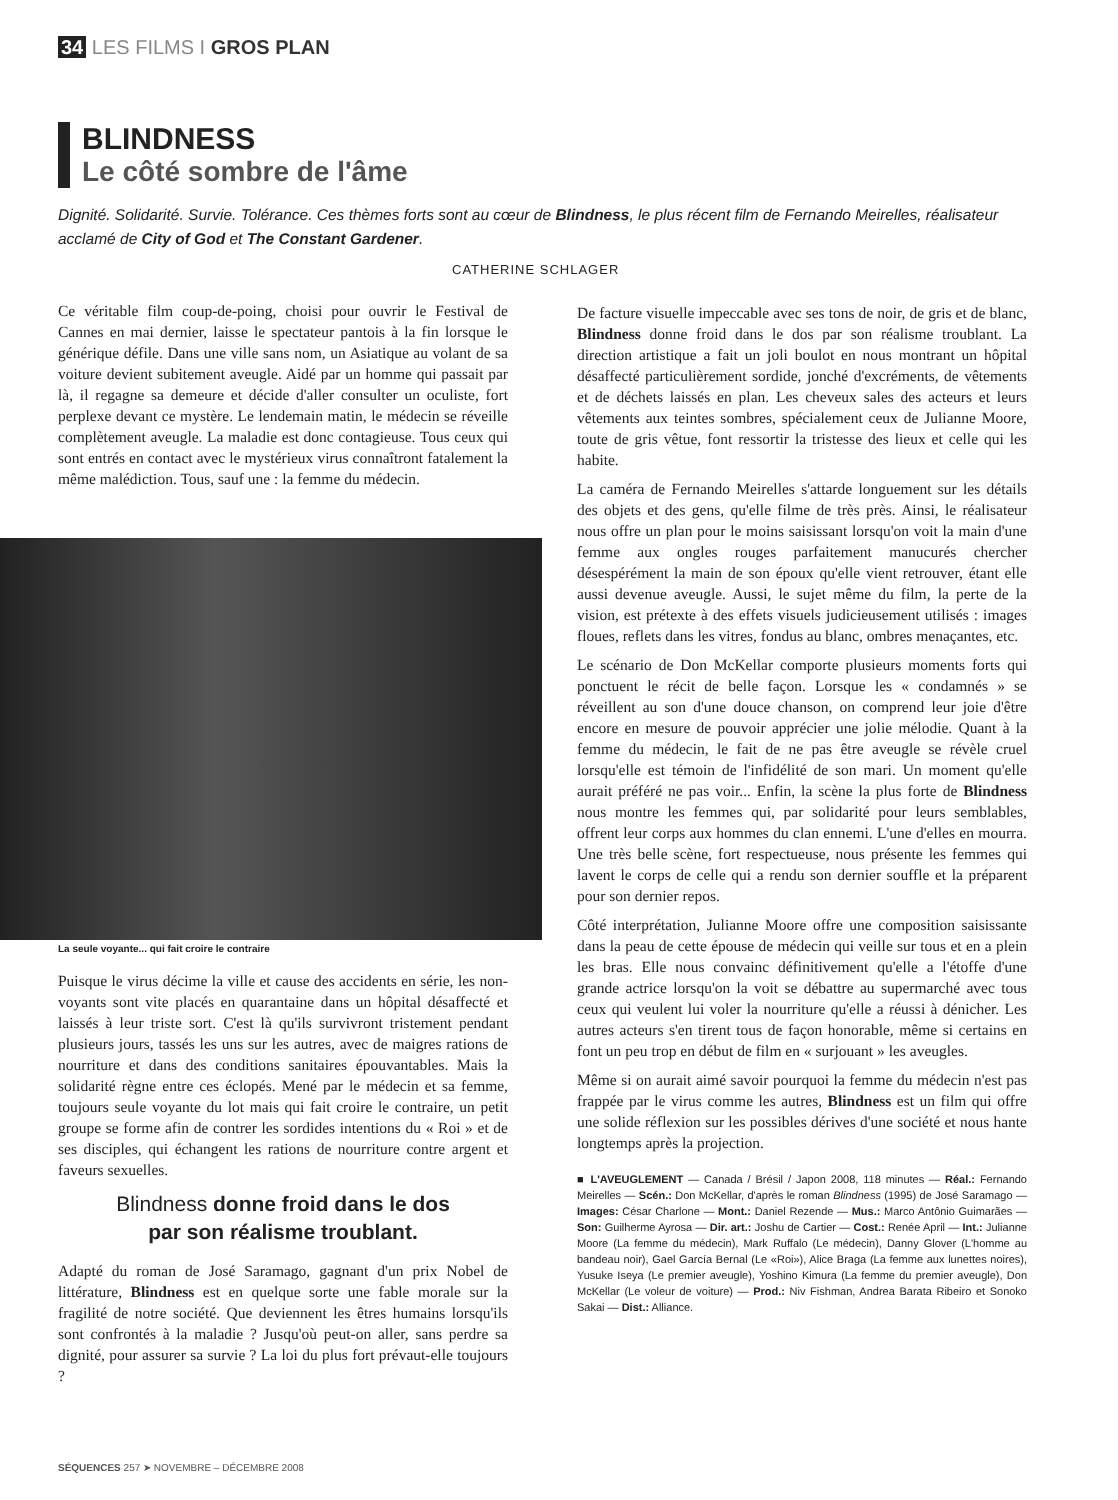34 LES FILMS I GROS PLAN
BLINDNESS
Le côté sombre de l'âme
Dignité. Solidarité. Survie. Tolérance. Ces thèmes forts sont au cœur de Blindness, le plus récent film de Fernando Meirelles, réalisateur acclamé de City of God et The Constant Gardener.
CATHERINE SCHLAGER
Ce véritable film coup-de-poing, choisi pour ouvrir le Festival de Cannes en mai dernier, laisse le spectateur pantois à la fin lorsque le générique défile. Dans une ville sans nom, un Asiatique au volant de sa voiture devient subitement aveugle. Aidé par un homme qui passait par là, il regagne sa demeure et décide d'aller consulter un oculiste, fort perplexe devant ce mystère. Le lendemain matin, le médecin se réveille complètement aveugle. La maladie est donc contagieuse. Tous ceux qui sont entrés en contact avec le mystérieux virus connaîtront fatalement la même malédiction. Tous, sauf une : la femme du médecin.
La seule voyante... qui fait croire le contraire
Puisque le virus décime la ville et cause des accidents en série, les non-voyants sont vite placés en quarantaine dans un hôpital désaffecté et laissés à leur triste sort. C'est là qu'ils survivront tristement pendant plusieurs jours, tassés les uns sur les autres, avec de maigres rations de nourriture et dans des conditions sanitaires épouvantables. Mais la solidarité règne entre ces éclopés. Mené par le médecin et sa femme, toujours seule voyante du lot mais qui fait croire le contraire, un petit groupe se forme afin de contrer les sordides intentions du « Roi » et de ses disciples, qui échangent les rations de nourriture contre argent et faveurs sexuelles.
Blindness donne froid dans le dos
par son réalisme troublant.
Adapté du roman de José Saramago, gagnant d'un prix Nobel de littérature, Blindness est en quelque sorte une fable morale sur la fragilité de notre société. Que deviennent les êtres humains lorsqu'ils sont confrontés à la maladie ? Jusqu'où peut-on aller, sans perdre sa dignité, pour assurer sa survie ? La loi du plus fort prévaut-elle toujours ?
De facture visuelle impeccable avec ses tons de noir, de gris et de blanc, Blindness donne froid dans le dos par son réalisme troublant. La direction artistique a fait un joli boulot en nous montrant un hôpital désaffecté particulièrement sordide, jonché d'excréments, de vêtements et de déchets laissés en plan. Les cheveux sales des acteurs et leurs vêtements aux teintes sombres, spécialement ceux de Julianne Moore, toute de gris vêtue, font ressortir la tristesse des lieux et celle qui les habite.
La caméra de Fernando Meirelles s'attarde longuement sur les détails des objets et des gens, qu'elle filme de très près. Ainsi, le réalisateur nous offre un plan pour le moins saisissant lorsqu'on voit la main d'une femme aux ongles rouges parfaitement manucurés chercher désespérément la main de son époux qu'elle vient retrouver, étant elle aussi devenue aveugle. Aussi, le sujet même du film, la perte de la vision, est prétexte à des effets visuels judicieusement utilisés : images floues, reflets dans les vitres, fondus au blanc, ombres menaçantes, etc.
Le scénario de Don McKellar comporte plusieurs moments forts qui ponctuent le récit de belle façon. Lorsque les « condamnés » se réveillent au son d'une douce chanson, on comprend leur joie d'être encore en mesure de pouvoir apprécier une jolie mélodie. Quant à la femme du médecin, le fait de ne pas être aveugle se révèle cruel lorsqu'elle est témoin de l'infidélité de son mari. Un moment qu'elle aurait préféré ne pas voir... Enfin, la scène la plus forte de Blindness nous montre les femmes qui, par solidarité pour leurs semblables, offrent leur corps aux hommes du clan ennemi. L'une d'elles en mourra. Une très belle scène, fort respectueuse, nous présente les femmes qui lavent le corps de celle qui a rendu son dernier souffle et la préparent pour son dernier repos.
Côté interprétation, Julianne Moore offre une composition saisissante dans la peau de cette épouse de médecin qui veille sur tous et en a plein les bras. Elle nous convainc définitivement qu'elle a l'étoffe d'une grande actrice lorsqu'on la voit se débattre au supermarché avec tous ceux qui veulent lui voler la nourriture qu'elle a réussi à dénicher. Les autres acteurs s'en tirent tous de façon honorable, même si certains en font un peu trop en début de film en « surjouant » les aveugles.
Même si on aurait aimé savoir pourquoi la femme du médecin n'est pas frappée par le virus comme les autres, Blindness est un film qui offre une solide réflexion sur les possibles dérives d'une société et nous hante longtemps après la projection.
■ L'AVEUGLEMENT — Canada / Brésil / Japon 2008, 118 minutes — Réal.: Fernando Meirelles — Scén.: Don McKellar, d'après le roman Blindness (1995) de José Saramago — Images: César Charlone — Mont.: Daniel Rezende — Mus.: Marco Antônio Guimarães — Son: Guilherme Ayrosa — Dir. art.: Joshu de Cartier — Cost.: Renée April — Int.: Julianne Moore (La femme du médecin), Mark Ruffalo (Le médecin), Danny Glover (L'homme au bandeau noir), Gael García Bernal (Le «Roi»), Alice Braga (La femme aux lunettes noires), Yusuke Iseya (Le premier aveugle), Yoshino Kimura (La femme du premier aveugle), Don McKellar (Le voleur de voiture) — Prod.: Niv Fishman, Andrea Barata Ribeiro et Sonoko Sakai — Dist.: Alliance.
SÉQUENCES 257 ➤ NOVEMBRE – DÉCEMBRE 2008